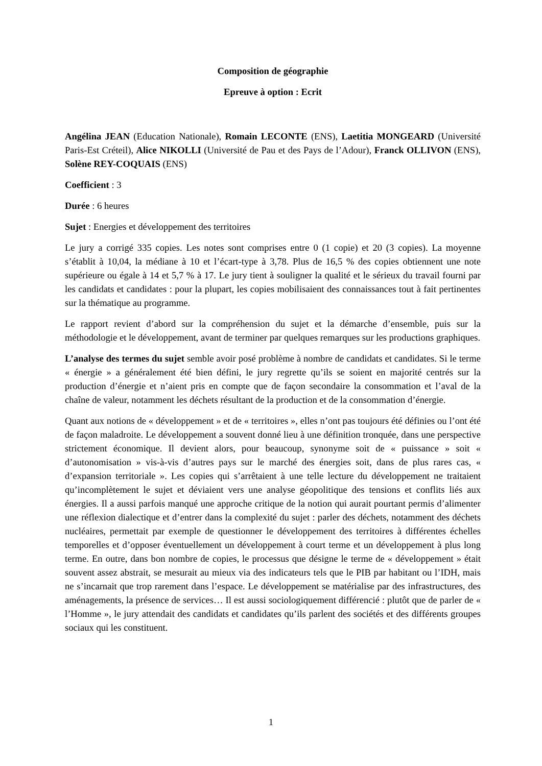Composition de géographie
Epreuve à option : Ecrit
Angélina JEAN (Education Nationale), Romain LECONTE (ENS), Laetitia MONGEARD (Université Paris-Est Créteil), Alice NIKOLLI (Université de Pau et des Pays de l’Adour), Franck OLLIVON (ENS), Solène REY-COQUAIS (ENS)
Coefficient : 3
Durée : 6 heures
Sujet : Energies et développement des territoires
Le jury a corrigé 335 copies. Les notes sont comprises entre 0 (1 copie) et 20 (3 copies). La moyenne s’établit à 10,04, la médiane à 10 et l’écart-type à 3,78. Plus de 16,5 % des copies obtiennent une note supérieure ou égale à 14 et 5,7 % à 17. Le jury tient à souligner la qualité et le sérieux du travail fourni par les candidats et candidates : pour la plupart, les copies mobilisaient des connaissances tout à fait pertinentes sur la thématique au programme.
Le rapport revient d’abord sur la compréhension du sujet et la démarche d’ensemble, puis sur la méthodologie et le développement, avant de terminer par quelques remarques sur les productions graphiques.
L’analyse des termes du sujet semble avoir posé problème à nombre de candidats et candidates. Si le terme « énergie » a généralement été bien défini, le jury regrette qu’ils se soient en majorité centrés sur la production d’énergie et n’aient pris en compte que de façon secondaire la consommation et l’aval de la chaîne de valeur, notamment les déchets résultant de la production et de la consommation d’énergie.
Quant aux notions de « développement » et de « territoires », elles n’ont pas toujours été définies ou l’ont été de façon maladroite. Le développement a souvent donné lieu à une définition tronquée, dans une perspective strictement économique. Il devient alors, pour beaucoup, synonyme soit de « puissance » soit « d’autonomisation » vis-à-vis d’autres pays sur le marché des énergies soit, dans de plus rares cas, « d’expansion territoriale ». Les copies qui s’arrêtaient à une telle lecture du développement ne traitaient qu’incomplètement le sujet et déviaient vers une analyse géopolitique des tensions et conflits liés aux énergies. Il a aussi parfois manqué une approche critique de la notion qui aurait pourtant permis d’alimenter une réflexion dialectique et d’entrer dans la complexité du sujet : parler des déchets, notamment des déchets nucléaires, permettait par exemple de questionner le développement des territoires à différentes échelles temporelles et d’opposer éventuellement un développement à court terme et un développement à plus long terme. En outre, dans bon nombre de copies, le processus que désigne le terme de « développement » était souvent assez abstrait, se mesurait au mieux via des indicateurs tels que le PIB par habitant ou l’IDH, mais ne s’incarnait que trop rarement dans l’espace. Le développement se matérialise par des infrastructures, des aménagements, la présence de services… Il est aussi sociologiquement différencié : plutôt que de parler de « l’Homme », le jury attendait des candidats et candidates qu’ils parlent des sociétés et des différents groupes sociaux qui les constituent.
1